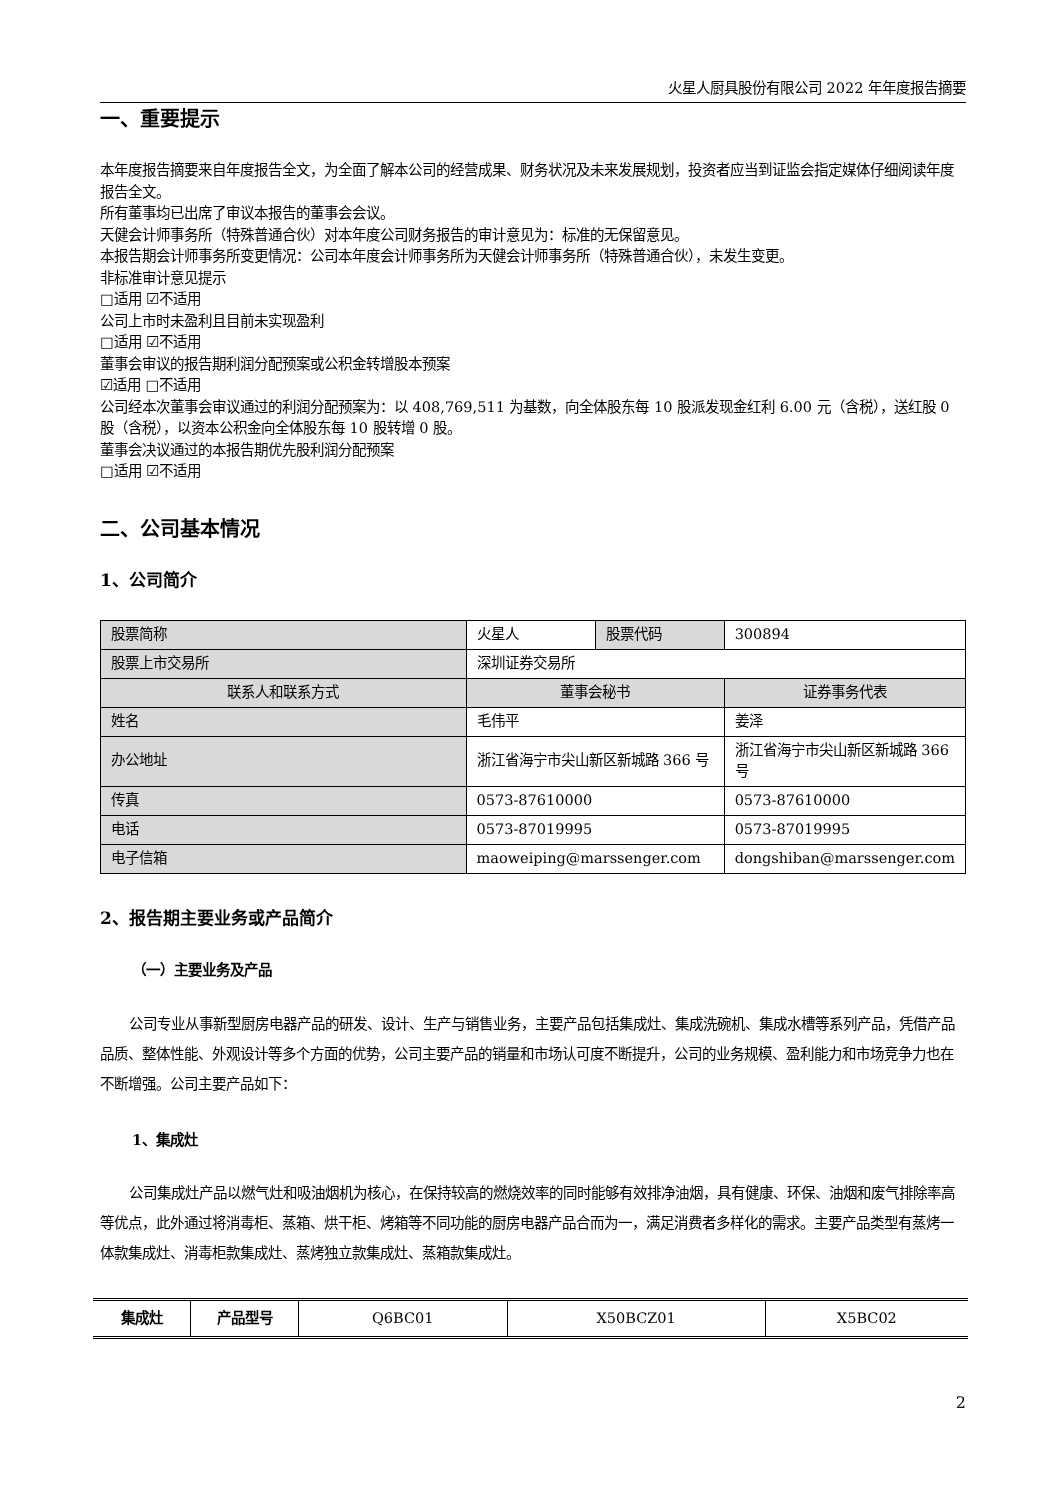火星人厨具股份有限公司 2022 年年度报告摘要
一、重要提示
本年度报告摘要来自年度报告全文，为全面了解本公司的经营成果、财务状况及未来发展规划，投资者应当到证监会指定媒体仔细阅读年度报告全文。
所有董事均已出席了审议本报告的董事会会议。
天健会计师事务所（特殊普通合伙）对本年度公司财务报告的审计意见为：标准的无保留意见。
本报告期会计师事务所变更情况：公司本年度会计师事务所为天健会计师事务所（特殊普通合伙），未发生变更。
非标准审计意见提示
□适用 ☑不适用
公司上市时未盈利且目前未实现盈利
□适用 ☑不适用
董事会审议的报告期利润分配预案或公积金转增股本预案
☑适用 □不适用
公司经本次董事会审议通过的利润分配预案为：以 408,769,511 为基数，向全体股东每 10 股派发现金红利 6.00 元（含税），送红股 0 股（含税），以资本公积金向全体股东每 10 股转增 0 股。
董事会决议通过的本报告期优先股利润分配预案
□适用 ☑不适用
二、公司基本情况
1、公司简介
| 股票简称 | 火星人 | 股票代码 | 300894 |
| 股票上市交易所 | 深圳证券交易所 | | |
| 联系人和联系方式 | 董事会秘书 | | 证券事务代表 |
| 姓名 | 毛伟平 | | 姜泽 |
| 办公地址 | 浙江省海宁市尖山新区新城路 366 号 | | 浙江省海宁市尖山新区新城路 366 号 |
| 传真 | 0573-87610000 | | 0573-87610000 |
| 电话 | 0573-87019995 | | 0573-87019995 |
| 电子信箱 | maoweiping@marssenger.com | | dongshiban@marssenger.com |
2、报告期主要业务或产品简介
（一）主要业务及产品
公司专业从事新型厨房电器产品的研发、设计、生产与销售业务，主要产品包括集成灶、集成洗碗机、集成水槽等系列产品，凭借产品品质、整体性能、外观设计等多个方面的优势，公司主要产品的销量和市场认可度不断提升，公司的业务规模、盈利能力和市场竞争力也在不断增强。公司主要产品如下：
1、集成灶
公司集成灶产品以燃气灶和吸油烟机为核心，在保持较高的燃烧效率的同时能够有效排净油烟，具有健康、环保、油烟和废气排除率高等优点，此外通过将消毒柜、蒸箱、烘干柜、烤箱等不同功能的厨房电器产品合而为一，满足消费者多样化的需求。主要产品类型有蒸烤一体款集成灶、消毒柜款集成灶、蒸烤独立款集成灶、蒸箱款集成灶。
| 集成灶 | 产品型号 | Q6BC01 | X50BCZ01 | X5BC02 |
2